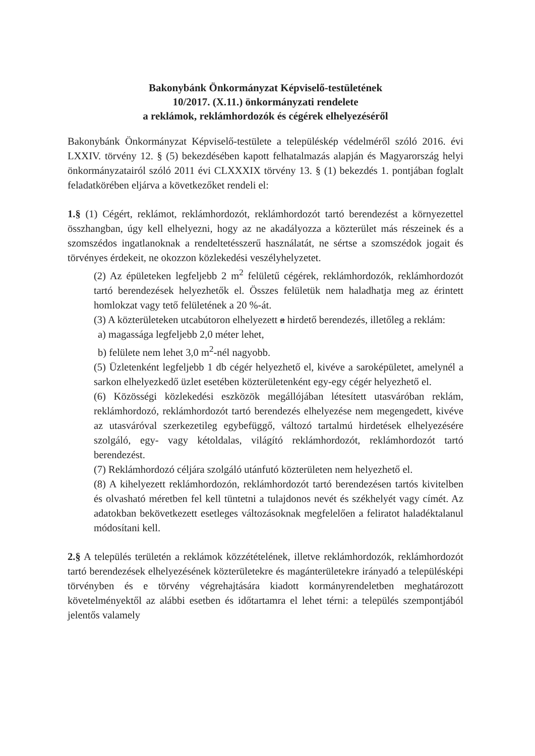Bakonybánk Önkormányzat Képviselő-testületének
10/2017. (X.11.) önkormányzati rendelete
a reklámok, reklámhordozók és cégérek elhelyezéséről
Bakonybánk Önkormányzat Képviselő-testülete a településkép védelméről szóló 2016. évi LXXIV. törvény 12. § (5) bekezdésében kapott felhatalmazás alapján és Magyarország helyi önkormányzatairól szóló 2011 évi CLXXXIX törvény 13. § (1) bekezdés 1. pontjában foglalt feladatkörében eljárva a következőket rendeli el:
1.§ (1) Cégért, reklámot, reklámhordozót, reklámhordozót tartó berendezést a környezettel összhangban, úgy kell elhelyezni, hogy az ne akadályozza a közterület más részeinek és a szomszédos ingatlanoknak a rendeltetésszerű használatát, ne sértse a szomszédok jogait és törvényes érdekeit, ne okozzon közlekedési veszélyhelyzetet.
(2) Az épületeken legfeljebb 2 m<sup>2</sup> felületű cégérek, reklámhordozók, reklámhordozót tartó berendezések helyezhetők el. Összes felületük nem haladhatja meg az érintett homlokzat vagy tető felületének a 20 %-át.
(3) A közterületeken utcabútoron elhelyezett a hirdető berendezés, illetőleg a reklám:
a) magassága legfeljebb 2,0 méter lehet,
b) felülete nem lehet 3,0 m<sup>2</sup>-nél nagyobb.
(5) Üzletenként legfeljebb 1 db cégér helyezhető el, kivéve a saroképületet, amelynél a sarkon elhelyezkedő üzlet esetében közterületenként egy-egy cégér helyezhető el.
(6) Közösségi közlekedési eszközök megállójában létesített utasváróban reklám, reklámhordozó, reklámhordozót tartó berendezés elhelyezése nem megengedett, kivéve az utasváróval szerkezetileg egybefüggő, változó tartalmú hirdetések elhelyezésére szolgáló, egy- vagy kétoldalas, világító reklámhordozót, reklámhordozót tartó berendezést.
(7) Reklámhordozó céljára szolgáló utánfutó közterületen nem helyezhető el.
(8) A kihelyezett reklámhordozón, reklámhordozót tartó berendezésen tartós kivitelben és olvasható méretben fel kell tüntetni a tulajdonos nevét és székhelyét vagy címét. Az adatokban bekövetkezett esetleges változásoknak megfelelően a feliratot haladéktalanul módosítani kell.
2.§ A település területén a reklámok közzétételének, illetve reklámhordozók, reklámhordozót tartó berendezések elhelyezésének közterületekre és magánterületekre irányadó a településképi törvényben és e törvény végrehajtására kiadott kormányrendeletben meghatározott követelményektől az alábbi esetben és időtartamra el lehet térni: a település szempontjából jelentős valamely